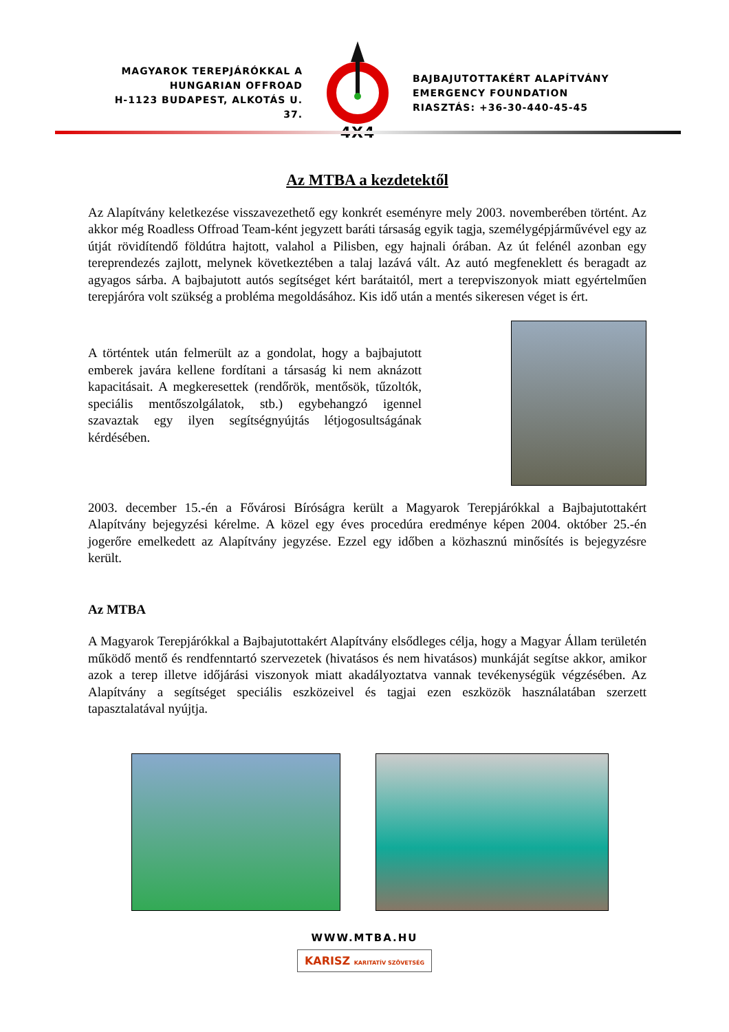MAGYAROK TEREPJÁRÓKKAL A
HUNGARIAN OFFROAD
H-1123 BUDAPEST, ALKOTÁS U. 37.
4X4
BAJBAJUTOTTAKÉRT ALAPÍTVÁNY
EMERGENCY FOUNDATION
RIASZTÁS: +36-30-440-45-45
Az MTBA a kezdetektől
Az Alapítvány keletkezése visszavezethető egy konkrét eseményre mely 2003. novemberében történt. Az akkor még Roadless Offroad Team-ként jegyzett baráti társaság egyik tagja, személygépjárművével egy az útját rövidítendő földútra hajtott, valahol a Pilisben, egy hajnali órában. Az út felénél azonban egy tereprendezés zajlott, melynek következtében a talaj lazává vált. Az autó megfeneklett és beragadt az agyagos sárba. A bajbajutott autós segítséget kért barátaitól, mert a terepviszonyok miatt egyértelműen terepjáróra volt szükség a probléma megoldásához. Kis idő után a mentés sikeresen véget is ért.
A történtek után felmerült az a gondolat, hogy a bajbajutott emberek javára kellene fordítani a társaság ki nem aknázott kapacitásait. A megkeresettek (rendőrök, mentősök, tűzoltók, speciális mentőszolgálatok, stb.) egybehangzó igennel szavaztak egy ilyen segítségnyújtás létjogosultságának kérdésében.
2003. december 15.-én a Fővárosi Bíróságra került a Magyarok Terepjárókkal a Bajbajutottakért Alapítvány bejegyzési kérelme. A közel egy éves procedúra eredménye képen 2004. október 25.-én jogerőre emelkedett az Alapítvány jegyzése. Ezzel egy időben a közhasznú minősítés is bejegyzésre került.
Az MTBA
A Magyarok Terepjárókkal a Bajbajutottakért Alapítvány elsődleges célja, hogy a Magyar Állam területén működő mentő és rendfenntartó szervezetek (hivatásos és nem hivatásos) munkáját segítse akkor, amikor azok a terep illetve időjárási viszonyok miatt akadályoztatva vannak tevékenységük végzésében. Az Alapítvány a segítséget speciális eszközeivel és tagjai ezen eszközök használatában szerzett tapasztalatával nyújtja.
WWW.MTBA.HU
KARISZ KARITATÍV SZÖVETSÉG